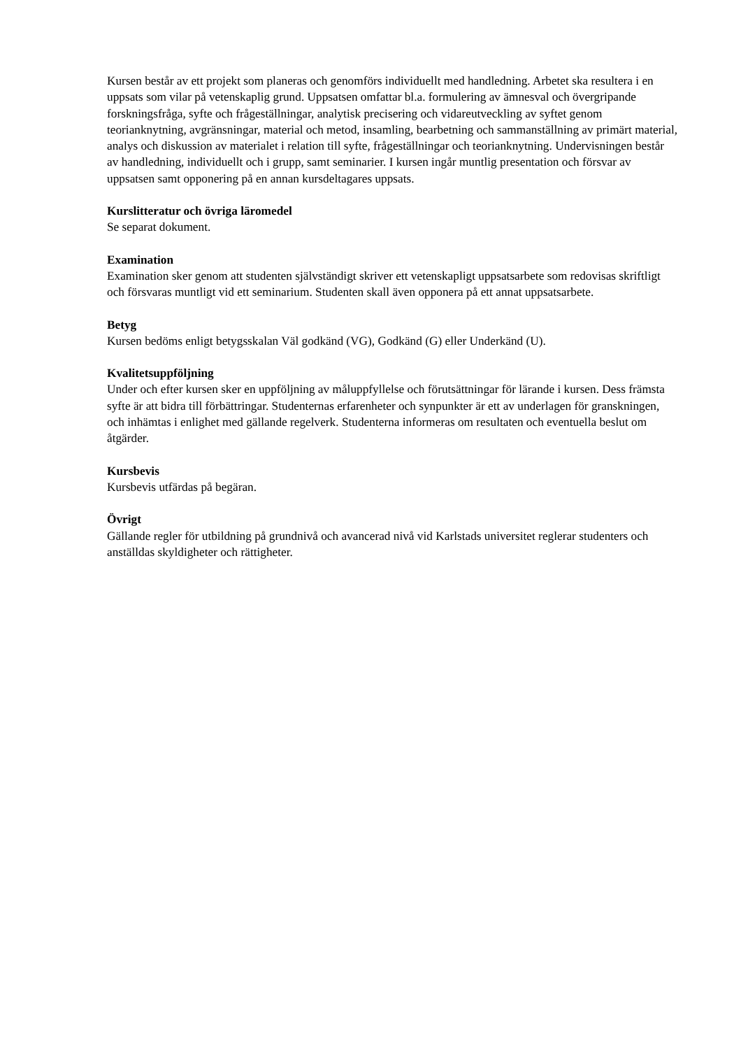Kursen består av ett projekt som planeras och genomförs individuellt med handledning. Arbetet ska resultera i en uppsats som vilar på vetenskaplig grund. Uppsatsen omfattar bl.a. formulering av ämnesval och övergripande forskningsfråga, syfte och frågeställningar, analytisk precisering och vidareutveckling av syftet genom teorianknytning, avgränsningar, material och metod, insamling, bearbetning och sammanställning av primärt material, analys och diskussion av materialet i relation till syfte, frågeställningar och teorianknytning. Undervisningen består av handledning, individuellt och i grupp, samt seminarier. I kursen ingår muntlig presentation och försvar av uppsatsen samt opponering på en annan kursdeltagares uppsats.
Kurslitteratur och övriga läromedel
Se separat dokument.
Examination
Examination sker genom att studenten självständigt skriver ett vetenskapligt uppsatsarbete som redovisas skriftligt och försvaras muntligt vid ett seminarium. Studenten skall även opponera på ett annat uppsatsarbete.
Betyg
Kursen bedöms enligt betygsskalan Väl godkänd (VG), Godkänd (G) eller Underkänd (U).
Kvalitetsuppföljning
Under och efter kursen sker en uppföljning av måluppfyllelse och förutsättningar för lärande i kursen. Dess främsta syfte är att bidra till förbättringar. Studenternas erfarenheter och synpunkter är ett av underlagen för granskningen, och inhämtas i enlighet med gällande regelverk. Studenterna informeras om resultaten och eventuella beslut om åtgärder.
Kursbevis
Kursbevis utfärdas på begäran.
Övrigt
Gällande regler för utbildning på grundnivå och avancerad nivå vid Karlstads universitet reglerar studenters och anställdas skyldigheter och rättigheter.